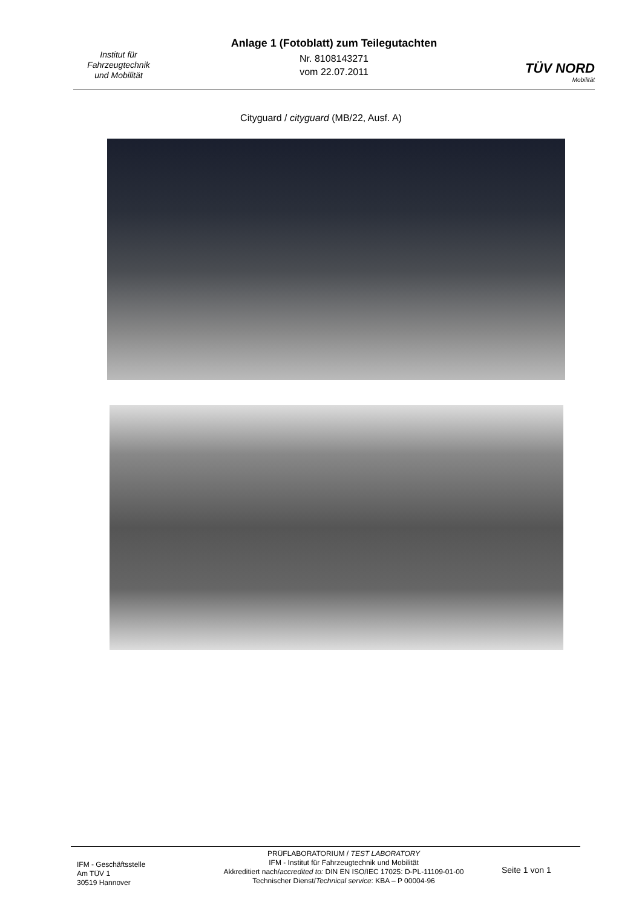Institut für
Fahrzeugtechnik
und Mobilität
Anlage 1 (Fotoblatt) zum Teilegutachten
Nr. 8108143271
vom 22.07.2011
TÜV NORD
Mobilität
Cityguard / cityguard (MB/22, Ausf. A)
IFM - Geschäftsstelle
Am TÜV 1
30519 Hannover
PRÜFLABORATORIUM / TEST LABORATORY
IFM - Institut für Fahrzeugtechnik und Mobilität
Akkreditiert nach/accredited to: DIN EN ISO/IEC 17025: D-PL-11109-01-00
Technischer Dienst/Technical service: KBA – P 00004-96
Seite 1 von 1